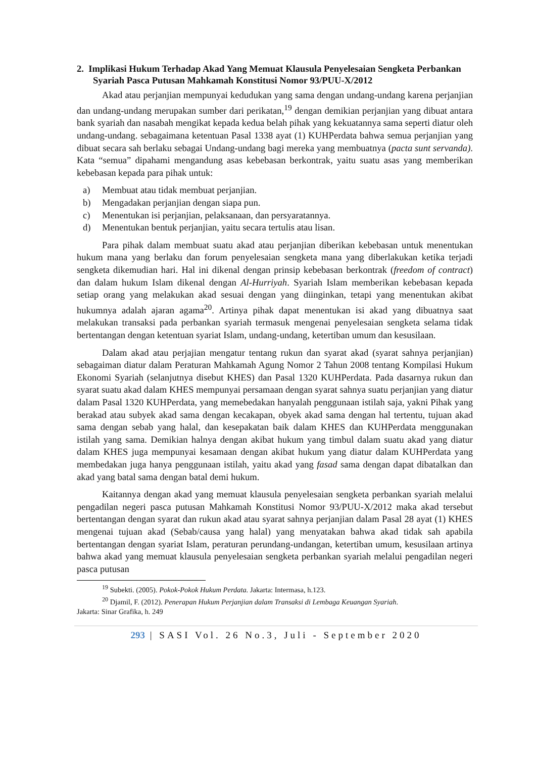2. Implikasi Hukum Terhadap Akad Yang Memuat Klausula Penyelesaian Sengketa Perbankan Syariah Pasca Putusan Mahkamah Konstitusi Nomor 93/PUU-X/2012
Akad atau perjanjian mempunyai kedudukan yang sama dengan undang-undang karena perjanjian dan undang-undang merupakan sumber dari perikatan,<sup>19</sup> dengan demikian perjanjian yang dibuat antara bank syariah dan nasabah mengikat kepada kedua belah pihak yang kekuatannya sama seperti diatur oleh undang-undang. sebagaimana ketentuan Pasal 1338 ayat (1) KUHPerdata bahwa semua perjanjian yang dibuat secara sah berlaku sebagai Undang-undang bagi mereka yang membuatnya (pacta sunt servanda). Kata “semua” dipahami mengandung asas kebebasan berkontrak, yaitu suatu asas yang memberikan kebebasan kepada para pihak untuk:
a) Membuat atau tidak membuat perjanjian.
b) Mengadakan perjanjian dengan siapa pun.
c) Menentukan isi perjanjian, pelaksanaan, dan persyaratannya.
d) Menentukan bentuk perjanjian, yaitu secara tertulis atau lisan.
Para pihak dalam membuat suatu akad atau perjanjian diberikan kebebasan untuk menentukan hukum mana yang berlaku dan forum penyelesaian sengketa mana yang diberlakukan ketika terjadi sengketa dikemudian hari. Hal ini dikenal dengan prinsip kebebasan berkontrak (freedom of contract) dan dalam hukum Islam dikenal dengan Al-Hurriyah. Syariah Islam memberikan kebebasan kepada setiap orang yang melakukan akad sesuai dengan yang diinginkan, tetapi yang menentukan akibat hukumnya adalah ajaran agama<sup>20</sup>. Artinya pihak dapat menentukan isi akad yang dibuatnya saat melakukan transaksi pada perbankan syariah termasuk mengenai penyelesaian sengketa selama tidak bertentangan dengan ketentuan syariat Islam, undang-undang, ketertiban umum dan kesusilaan.
Dalam akad atau perjajian mengatur tentang rukun dan syarat akad (syarat sahnya perjanjian) sebagaiman diatur dalam Peraturan Mahkamah Agung Nomor 2 Tahun 2008 tentang Kompilasi Hukum Ekonomi Syariah (selanjutnya disebut KHES) dan Pasal 1320 KUHPerdata. Pada dasarnya rukun dan syarat suatu akad dalam KHES mempunyai persamaan dengan syarat sahnya suatu perjanjian yang diatur dalam Pasal 1320 KUHPerdata, yang memebedakan hanyalah penggunaan istilah saja, yakni Pihak yang berakad atau subyek akad sama dengan kecakapan, obyek akad sama dengan hal tertentu, tujuan akad sama dengan sebab yang halal, dan kesepakatan baik dalam KHES dan KUHPerdata menggunakan istilah yang sama. Demikian halnya dengan akibat hukum yang timbul dalam suatu akad yang diatur dalam KHES juga mempunyai kesamaan dengan akibat hukum yang diatur dalam KUHPerdata yang membedakan juga hanya penggunaan istilah, yaitu akad yang fasad sama dengan dapat dibatalkan dan akad yang batal sama dengan batal demi hukum.
Kaitannya dengan akad yang memuat klausula penyelesaian sengketa perbankan syariah melalui pengadilan negeri pasca putusan Mahkamah Konstitusi Nomor 93/PUU-X/2012 maka akad tersebut bertentangan dengan syarat dan rukun akad atau syarat sahnya perjanjian dalam Pasal 28 ayat (1) KHES mengenai tujuan akad (Sebab/causa yang halal) yang menyatakan bahwa akad tidak sah apabila bertentangan dengan syariat Islam, peraturan perundang-undangan, ketertiban umum, kesusilaan artinya bahwa akad yang memuat klausula penyelesaian sengketa perbankan syariah melalui pengadilan negeri pasca putusan
<sup>19</sup> Subekti. (2005). Pokok-Pokok Hukum Perdata. Jakarta: Intermasa, h.123.
<sup>20</sup> Djamil, F. (2012). Penerapan Hukum Perjanjian dalam Transaksi di Lembaga Keuangan Syariah.
Jakarta: Sinar Grafika, h. 249
293 | SASI Vol. 26 No.3, Juli - September 2020